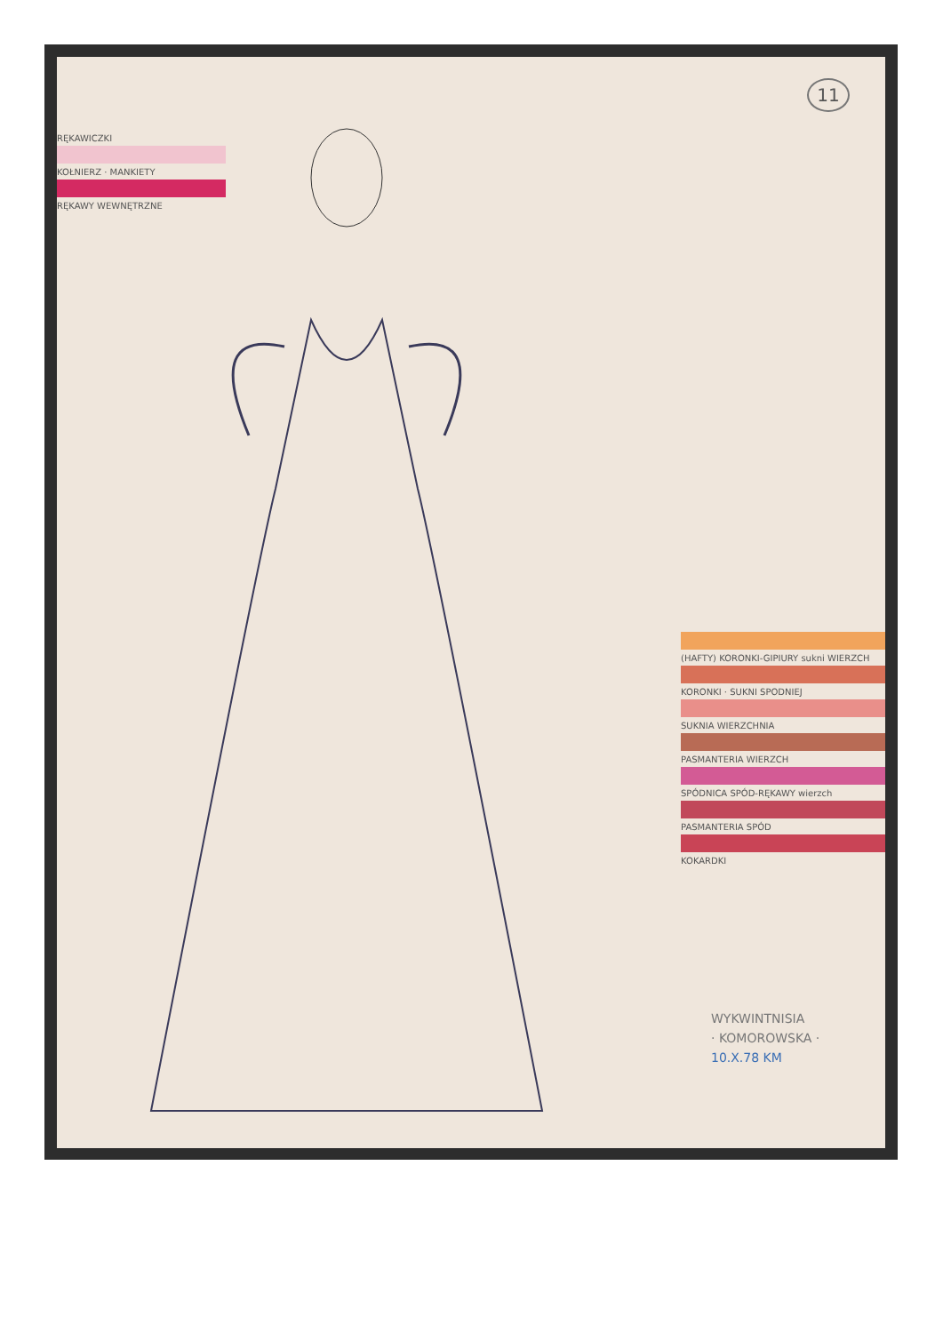11
RĘKAWICZKI
KOŁNIERZ · MANKIETY
RĘKAWY WEWNĘTRZNE
(HAFTY) KORONKI-GIPIURY sukni WIERZCH
KORONKI · SUKNI SPODNIEJ
SUKNIA WIERZCHNIA
PASMANTERIA WIERZCH
SPÓDNICA SPÓD-RĘKAWY wierzch
PASMANTERIA SPÓD
KOKARDKI
WYKWINTNISIA
· KOMOROWSKA ·
10.X.78 KM